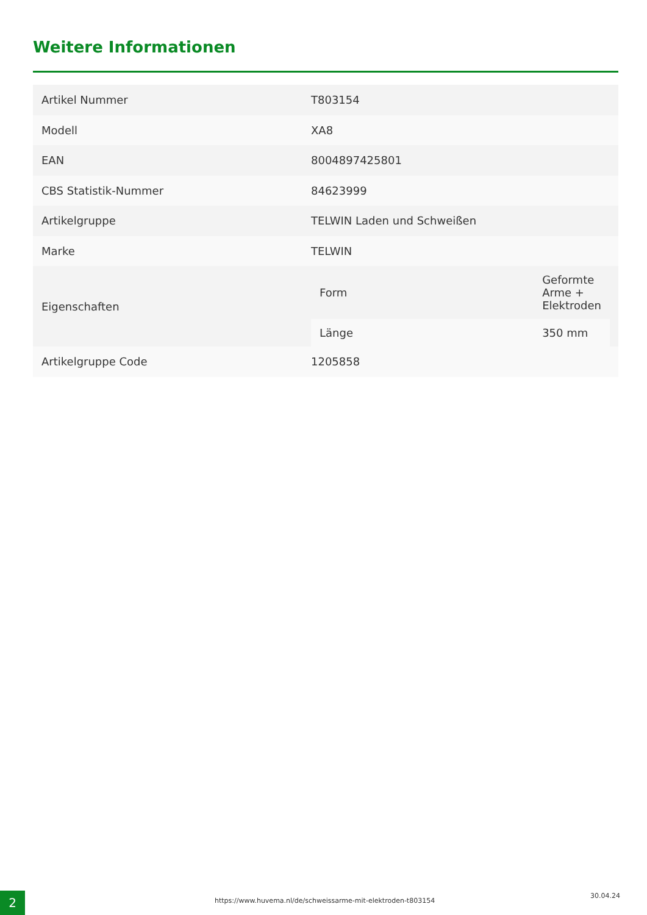Weitere Informationen
| Artikel Nummer | T803154 |
| Modell | XA8 |
| EAN | 8004897425801 |
| CBS Statistik-Nummer | 84623999 |
| Artikelgruppe | TELWIN Laden und Schweißen |
| Marke | TELWIN |
| Eigenschaften | / Form / Geformte Arme + Elektroden / / Länge / 350 mm / |
| Artikelgruppe Code | 1205858 |
2
https://www.huvema.nl/de/schweissarme-mit-elektroden-t803154
30.04.24